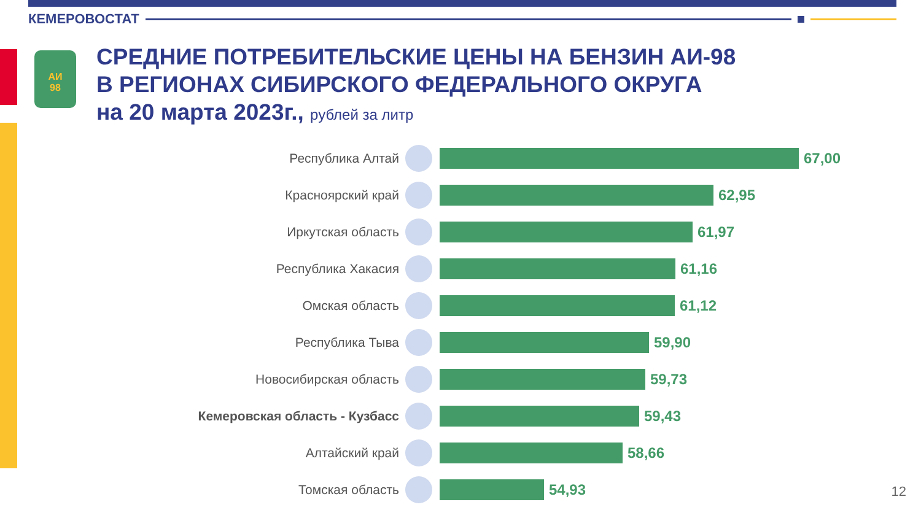КЕМЕРОВОСТАТ
АИ
98
СРЕДНИЕ ПОТРЕБИТЕЛЬСКИЕ ЦЕНЫ НА БЕНЗИН АИ-98
В РЕГИОНАХ СИБИРСКОГО ФЕДЕРАЛЬНОГО ОКРУГА
на 20 марта 2023г., рублей за литр
Республика Алтай 67,00
Красноярский край 62,95
Иркутская область 61,97
Республика Хакасия 61,16
Омская область 61,12
Республика Тыва 59,90
Новосибирская область 59,73
Кемеровская область - Кузбасс 59,43
Алтайский край 58,66
Томская область 54,93
12